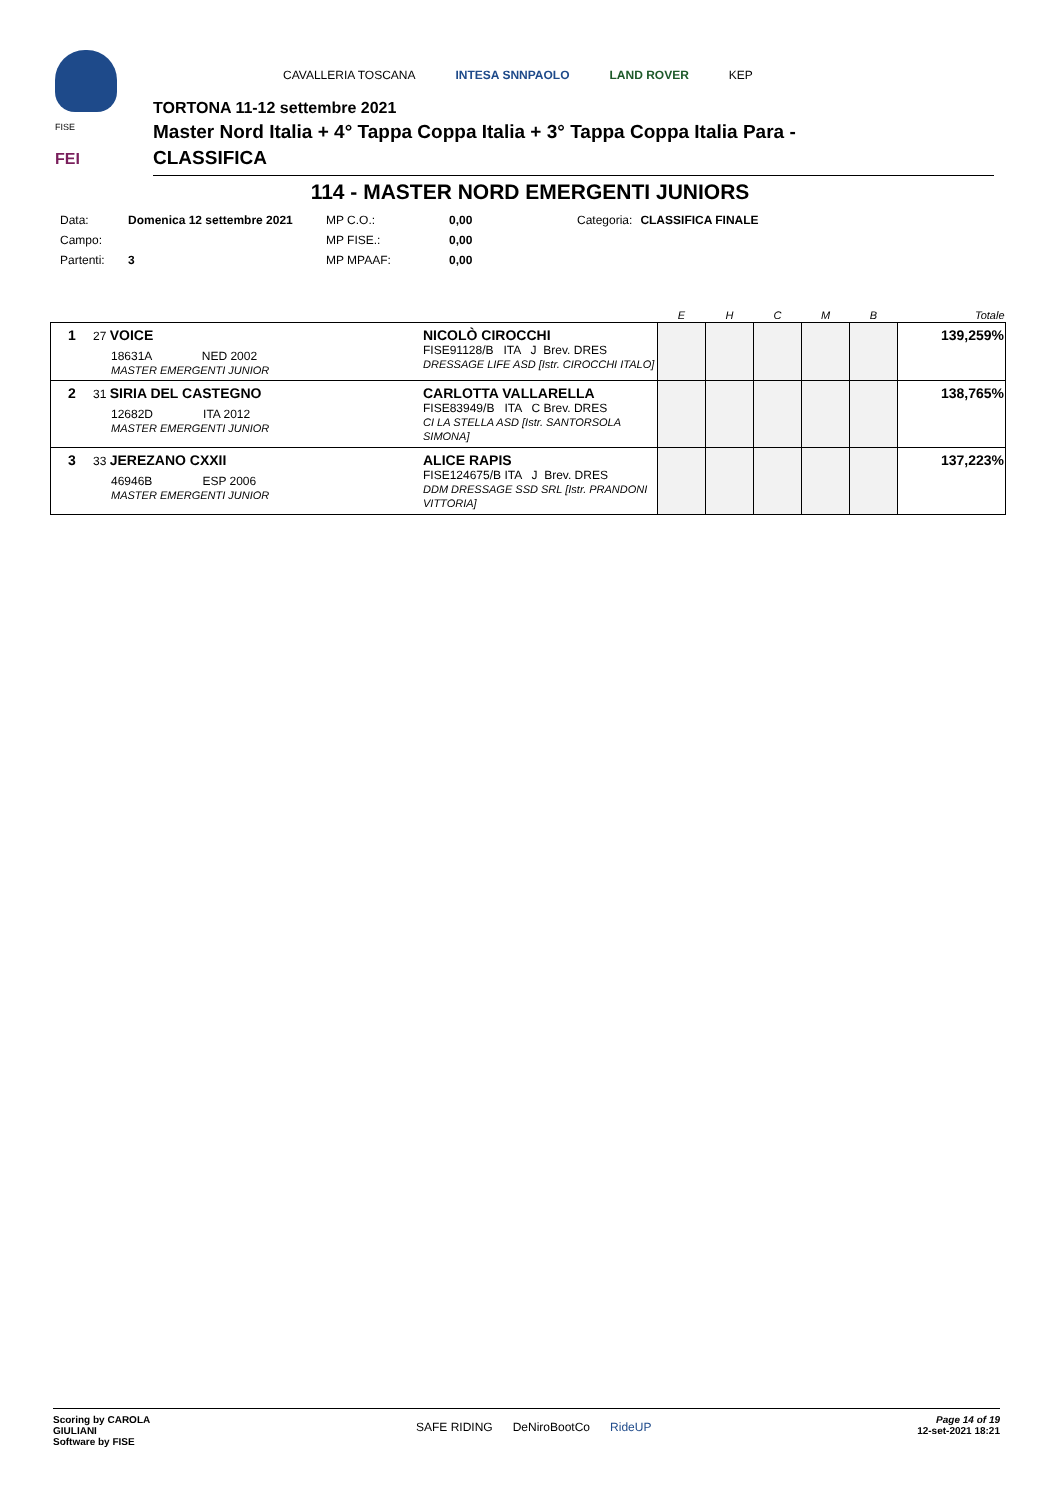FISE
FEI
CAVALLERIA TOSCANA INTESA SNNPAOLO LAND ROVER KEP
TORTONA 11-12 settembre 2021
Master Nord Italia + 4° Tappa Coppa Italia + 3° Tappa Coppa Italia Para -
CLASSIFICA
114 - MASTER NORD EMERGENTI JUNIORS
| Data: | Domenica 12 settembre 2021 | MP C.O.: | 0,00 | Categoria: | CLASSIFICA FINALE |
| Campo: | | MP FISE.: | 0,00 | | |
| Partenti: | 3 | MP MPAAF: | 0,00 | | |
| | | | E | H | C | M | B | Totale |
| --- | --- | --- | --- | --- | --- | --- | --- | --- |
| 1 | 27 VOICE 18631A NED 2002 MASTER EMERGENTI JUNIOR | NICOLÒ CIROCCHI FISE91128/B ITA J Brev. DRES DRESSAGE LIFE ASD [Istr. CIROCCHI ITALO] | | | | | | 139,259% |
| 2 | 31 SIRIA DEL CASTEGNO 12682D ITA 2012 MASTER EMERGENTI JUNIOR | CARLOTTA VALLARELLA FISE83949/B ITA C Brev. DRES CI LA STELLA ASD [Istr. SANTORSOLA SIMONA] | | | | | | 138,765% |
| 3 | 33 JEREZANO CXXII 46946B ESP 2006 MASTER EMERGENTI JUNIOR | ALICE RAPIS FISE124675/B ITA J Brev. DRES DDM DRESSAGE SSD SRL [Istr. PRANDONI VITTORIA] | | | | | | 137,223% |
Scoring by CAROLA
GIULIANI
Software by FISE
SAFE RIDING DeNiroBootCo RideUP
Page 14 of 19
12-set-2021 18:21